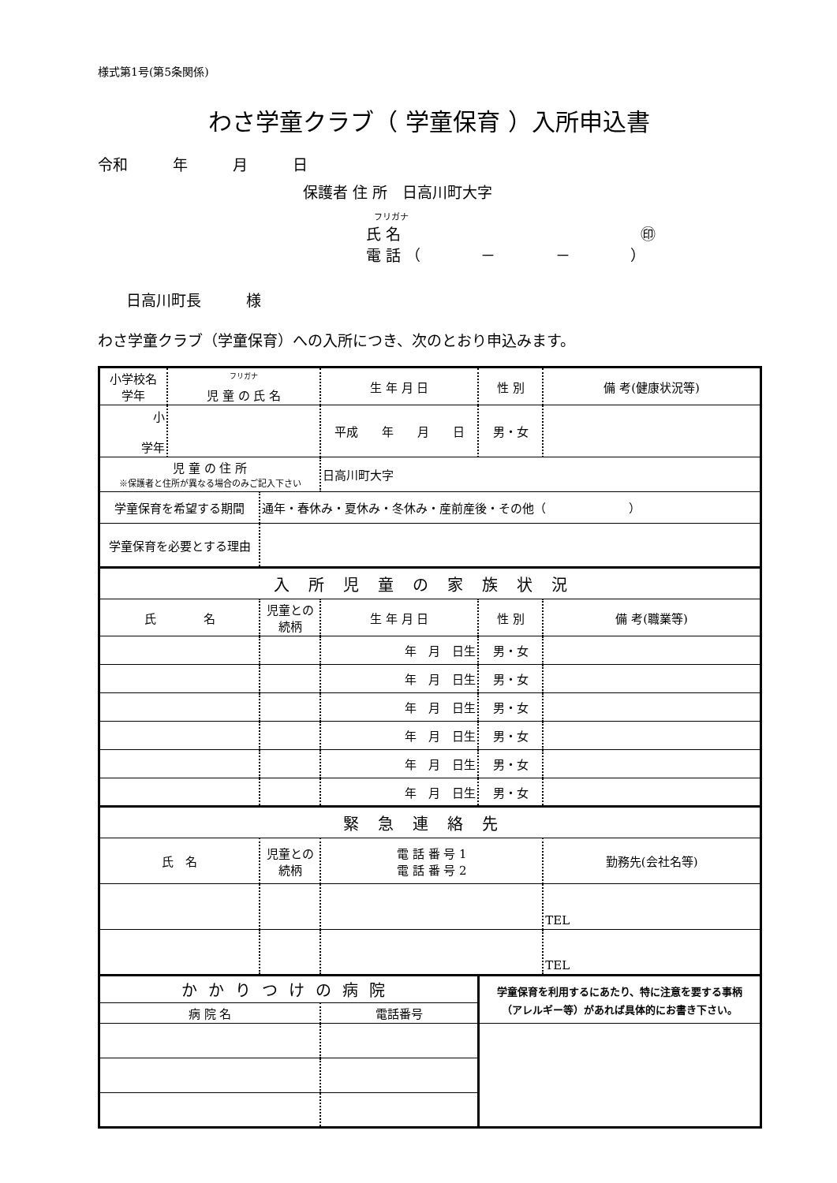様式第1号(第5条関係)
わさ学童クラブ（ 学童保育 ）入所申込書
令和　　　年　　　月　　　日
保護者 住 所　日高川町大字
フリガナ
氏 名　　　　　　　　　　　　　　　　㊞
電 話 （　　　　－　　　　－　　　　）
日高川町長　　　様
わさ学童クラブ（学童保育）への入所につき、次のとおり申込みます。
| 小学校名 学年 | <sup>フリガナ</sup> 児 童 の 氏 名 | | 生 年 月 日 | | 性 別 | 備 考(健康状況等) |
| 小 学年 | | | 平成 年 月 日 | | 男・女 | |
| 児 童 の 住 所 ※保護者と住所が異なる場合のみご記入下さい | | | 日高川町大字 | | | |
| 学童保育を希望する期間 | | 通年・春休み・夏休み・冬休み・産前産後・その他（ ） | | | | |
| 学童保育を必要とする理由 | | | | | | |
| 入所児童の家族状況 | | | | | | |
| 氏 名 | | 児童との 続柄 | 生 年 月 日 | | 性 別 | 備 考(職業等) |
| | | | 年 月 日生 | | 男・女 | |
| | | | 年 月 日生 | | 男・女 | |
| | | | 年 月 日生 | | 男・女 | |
| | | | 年 月 日生 | | 男・女 | |
| | | | 年 月 日生 | | 男・女 | |
| | | | 年 月 日生 | | 男・女 | |
| 緊急連絡先 | | | | | | |
| 氏 名 | | 児童との 続柄 | 電 話 番 号 1 電 話 番 号 2 | | | 勤務先(会社名等) |
| | | | | | | TEL |
| | | | | | | TEL |
| かかりつけの病院 | | | | 学童保育を利用するにあたり、特に注意を要する事柄 （アレルギー等）があれば具体的にお書き下さい。 | | |
| 病 院 名 | | | 電話番号 | | | |